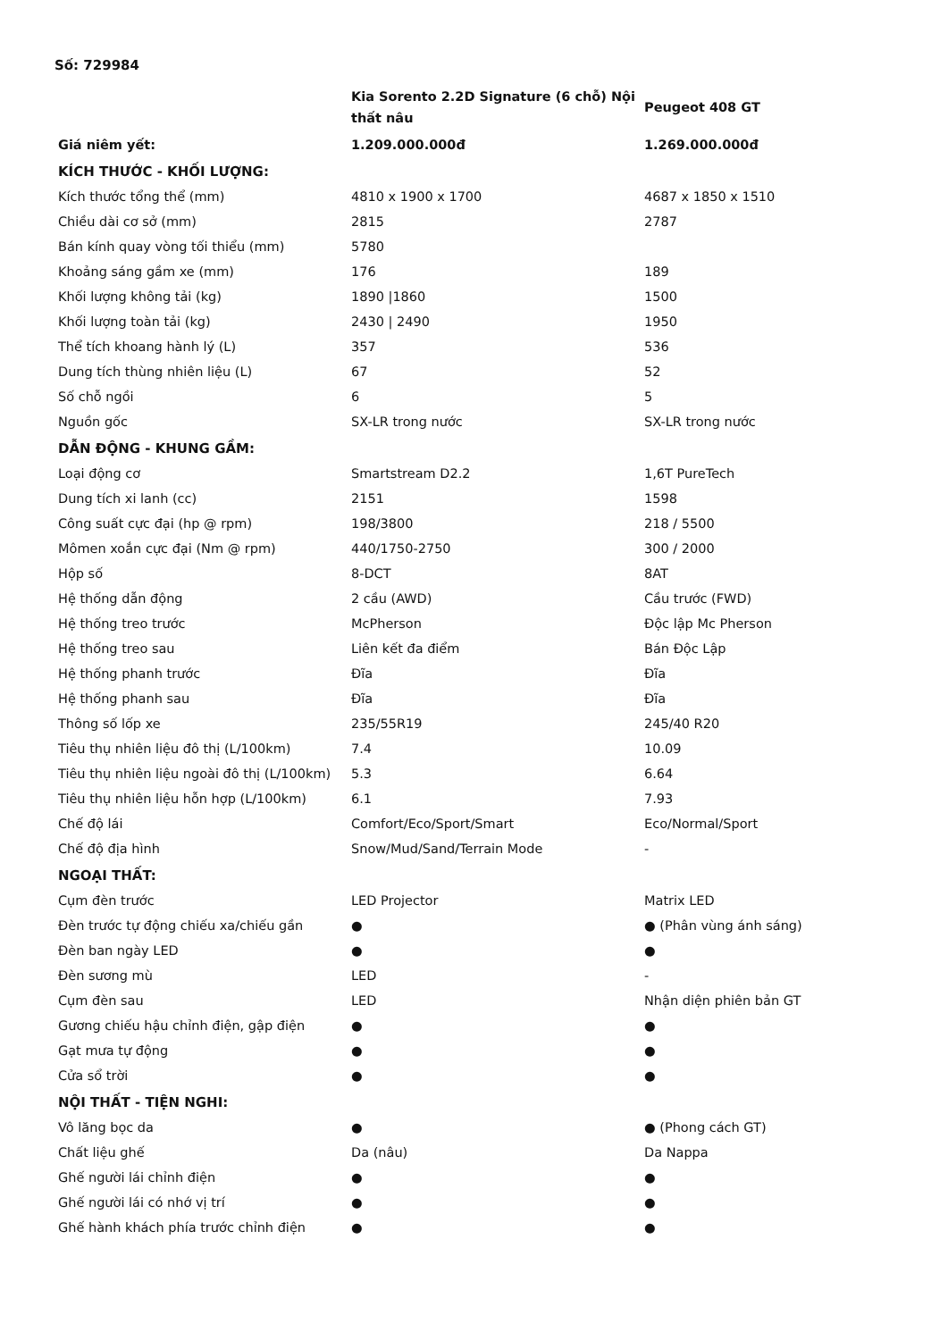Số: 729984
| | Kia Sorento 2.2D Signature (6 chỗ) Nội thất nâu | Peugeot 408 GT |
| --- | --- | --- |
| Giá niêm yết: | 1.209.000.000đ | 1.269.000.000đ |
| KÍCH THƯỚC - KHỐI LƯỢNG: | | |
| Kích thước tổng thể (mm) | 4810 x 1900 x 1700 | 4687 x 1850 x 1510 |
| Chiều dài cơ sở (mm) | 2815 | 2787 |
| Bán kính quay vòng tối thiểu (mm) | 5780 | |
| Khoảng sáng gầm xe (mm) | 176 | 189 |
| Khối lượng không tải (kg) | 1890 /1860 | 1500 |
| Khối lượng toàn tải (kg) | 2430 / 2490 | 1950 |
| Thể tích khoang hành lý (L) | 357 | 536 |
| Dung tích thùng nhiên liệu (L) | 67 | 52 |
| Số chỗ ngồi | 6 | 5 |
| Nguồn gốc | SX-LR trong nước | SX-LR trong nước |
| DẪN ĐỘNG - KHUNG GẦM: | | |
| Loại động cơ | Smartstream D2.2 | 1,6T PureTech |
| Dung tích xi lanh (cc) | 2151 | 1598 |
| Công suất cực đại (hp @ rpm) | 198/3800 | 218 / 5500 |
| Mômen xoắn cực đại (Nm @ rpm) | 440/1750-2750 | 300 / 2000 |
| Hộp số | 8-DCT | 8AT |
| Hệ thống dẫn động | 2 cầu (AWD) | Cầu trước (FWD) |
| Hệ thống treo trước | McPherson | Độc lập Mc Pherson |
| Hệ thống treo sau | Liên kết đa điểm | Bán Độc Lập |
| Hệ thống phanh trước | Đĩa | Đĩa |
| Hệ thống phanh sau | Đĩa | Đĩa |
| Thông số lốp xe | 235/55R19 | 245/40 R20 |
| Tiêu thụ nhiên liệu đô thị (L/100km) | 7.4 | 10.09 |
| Tiêu thụ nhiên liệu ngoài đô thị (L/100km) | 5.3 | 6.64 |
| Tiêu thụ nhiên liệu hỗn hợp (L/100km) | 6.1 | 7.93 |
| Chế độ lái | Comfort/Eco/Sport/Smart | Eco/Normal/Sport |
| Chế độ địa hình | Snow/Mud/Sand/Terrain Mode | - |
| NGOẠI THẤT: | | |
| Cụm đèn trước | LED Projector | Matrix LED |
| Đèn trước tự động chiếu xa/chiếu gần | ● | ● (Phân vùng ánh sáng) |
| Đèn ban ngày LED | ● | ● |
| Đèn sương mù | LED | - |
| Cụm đèn sau | LED | Nhận diện phiên bản GT |
| Gương chiếu hậu chỉnh điện, gập điện | ● | ● |
| Gạt mưa tự động | ● | ● |
| Cửa sổ trời | ● | ● |
| NỘI THẤT - TIỆN NGHI: | | |
| Vô lăng bọc da | ● | ● (Phong cách GT) |
| Chất liệu ghế | Da (nâu) | Da Nappa |
| Ghế người lái chỉnh điện | ● | ● |
| Ghế người lái có nhớ vị trí | ● | ● |
| Ghế hành khách phía trước chỉnh điện | ● | ● |